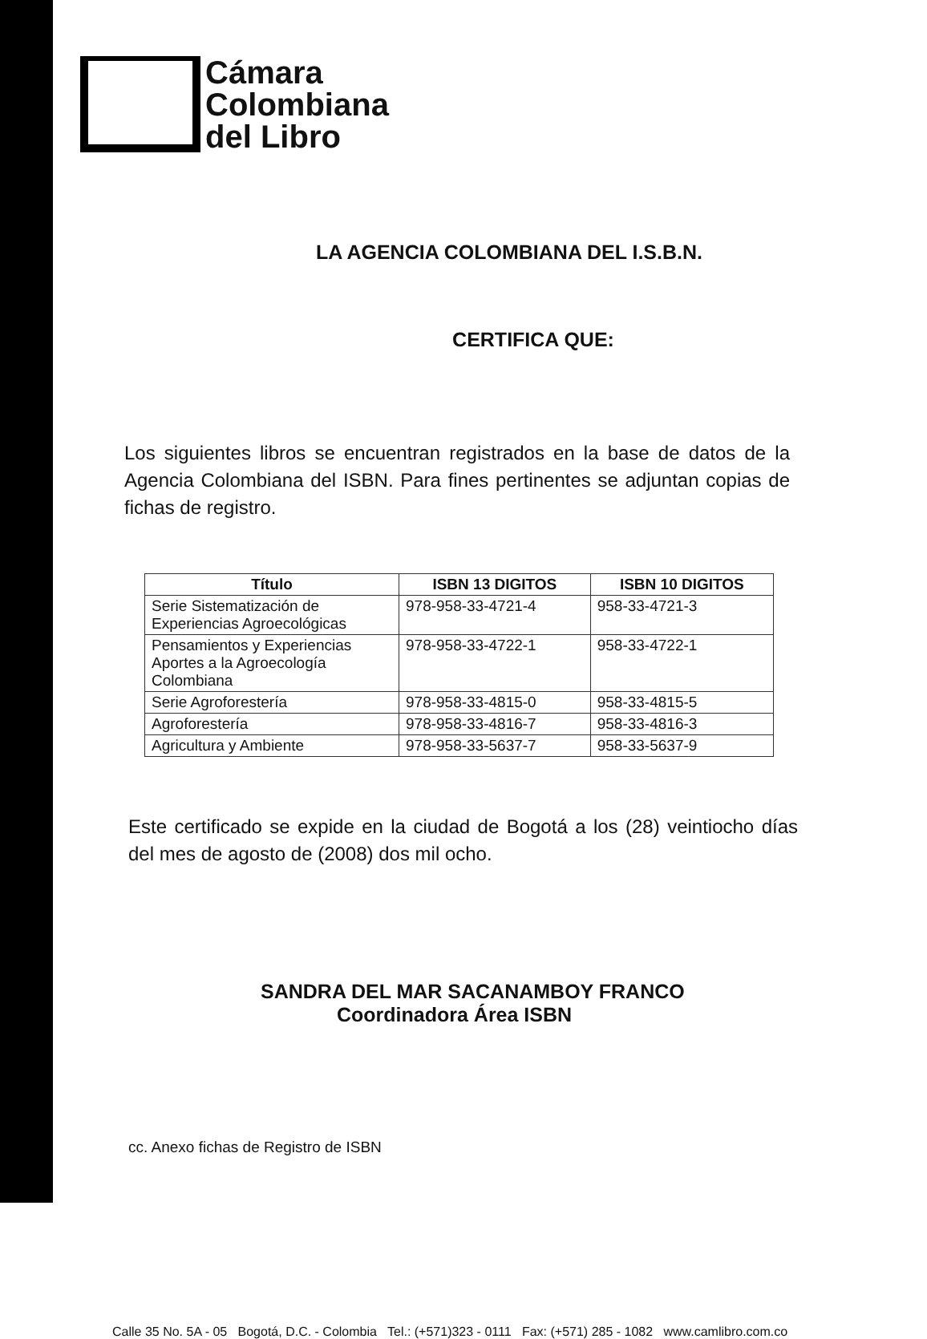Cámara
Colombiana
del Libro
LA AGENCIA COLOMBIANA DEL I.S.B.N.
CERTIFICA QUE:
Los siguientes libros se encuentran registrados en la base de datos de la Agencia Colombiana del ISBN. Para fines pertinentes se adjuntan copias de fichas de registro.
| Título | ISBN 13 DIGITOS | ISBN 10 DIGITOS |
| --- | --- | --- |
| Serie Sistematización de Experiencias Agroecológicas | 978-958-33-4721-4 | 958-33-4721-3 |
| Pensamientos y Experiencias Aportes a la Agroecología Colombiana | 978-958-33-4722-1 | 958-33-4722-1 |
| Serie Agroforestería | 978-958-33-4815-0 | 958-33-4815-5 |
| Agroforestería | 978-958-33-4816-7 | 958-33-4816-3 |
| Agricultura y Ambiente | 978-958-33-5637-7 | 958-33-5637-9 |
Este certificado se expide en la ciudad de Bogotá a los (28) veintiocho días del mes de agosto de (2008) dos mil ocho.
SANDRA DEL MAR SACANAMBOY FRANCO
Coordinadora Área ISBN
cc. Anexo fichas de Registro de ISBN
Calle 35 No. 5A - 05 Bogotá, D.C. - Colombia Tel.: (+571)323 - 0111 Fax: (+571) 285 - 1082 www.camlibro.com.co